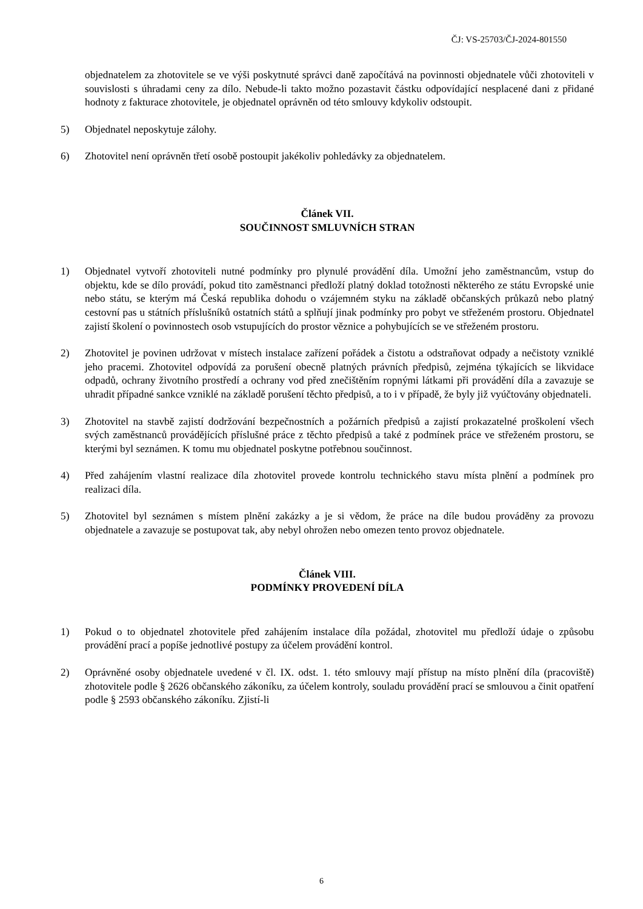ČJ: VS-25703/ČJ-2024-801550
objednatelem za zhotovitele se ve výši poskytnuté správci daně započítává na povinnosti objednatele vůči zhotoviteli v souvislosti s úhradami ceny za dílo. Nebude-li takto možno pozastavit částku odpovídající nesplacené dani z přidané hodnoty z fakturace zhotovitele, je objednatel oprávněn od této smlouvy kdykoliv odstoupit.
5) Objednatel neposkytuje zálohy.
6) Zhotovitel není oprávněn třetí osobě postoupit jakékoliv pohledávky za objednatelem.
Článek VII.
SOUČINNOST SMLUVNÍCH STRAN
1) Objednatel vytvoří zhotoviteli nutné podmínky pro plynulé provádění díla. Umožní jeho zaměstnancům, vstup do objektu, kde se dílo provádí, pokud tito zaměstnanci předloží platný doklad totožnosti některého ze státu Evropské unie nebo státu, se kterým má Česká republika dohodu o vzájemném styku na základě občanských průkazů nebo platný cestovní pas u státních příslušníků ostatních států a splňují jinak podmínky pro pobyt ve střeženém prostoru. Objednatel zajistí školení o povinnostech osob vstupujících do prostor věznice a pohybujících se ve střeženém prostoru.
2) Zhotovitel je povinen udržovat v místech instalace zařízení pořádek a čistotu a odstraňovat odpady a nečistoty vzniklé jeho pracemi. Zhotovitel odpovídá za porušení obecně platných právních předpisů, zejména týkajících se likvidace odpadů, ochrany životního prostředí a ochrany vod před znečištěním ropnými látkami při provádění díla a zavazuje se uhradit případné sankce vzniklé na základě porušení těchto předpisů, a to i v případě, že byly již vyúčtovány objednateli.
3) Zhotovitel na stavbě zajistí dodržování bezpečnostních a požárních předpisů a zajistí prokazatelné proškolení všech svých zaměstnanců provádějících příslušné práce z těchto předpisů a také z podmínek práce ve střeženém prostoru, se kterými byl seznámen. K tomu mu objednatel poskytne potřebnou součinnost.
4) Před zahájením vlastní realizace díla zhotovitel provede kontrolu technického stavu místa plnění a podmínek pro realizaci díla.
5) Zhotovitel byl seznámen s místem plnění zakázky a je si vědom, že práce na díle budou prováděny za provozu objednatele a zavazuje se postupovat tak, aby nebyl ohrožen nebo omezen tento provoz objednatele.
Článek VIII.
PODMÍNKY PROVEDENÍ DÍLA
1) Pokud o to objednatel zhotovitele před zahájením instalace díla požádal, zhotovitel mu předloží údaje o způsobu provádění prací a popíše jednotlivé postupy za účelem provádění kontrol.
2) Oprávněné osoby objednatele uvedené v čl. IX. odst. 1. této smlouvy mají přístup na místo plnění díla (pracoviště) zhotovitele podle § 2626 občanského zákoníku, za účelem kontroly, souladu provádění prací se smlouvou a činit opatření podle § 2593 občanského zákoníku. Zjistí-li
6